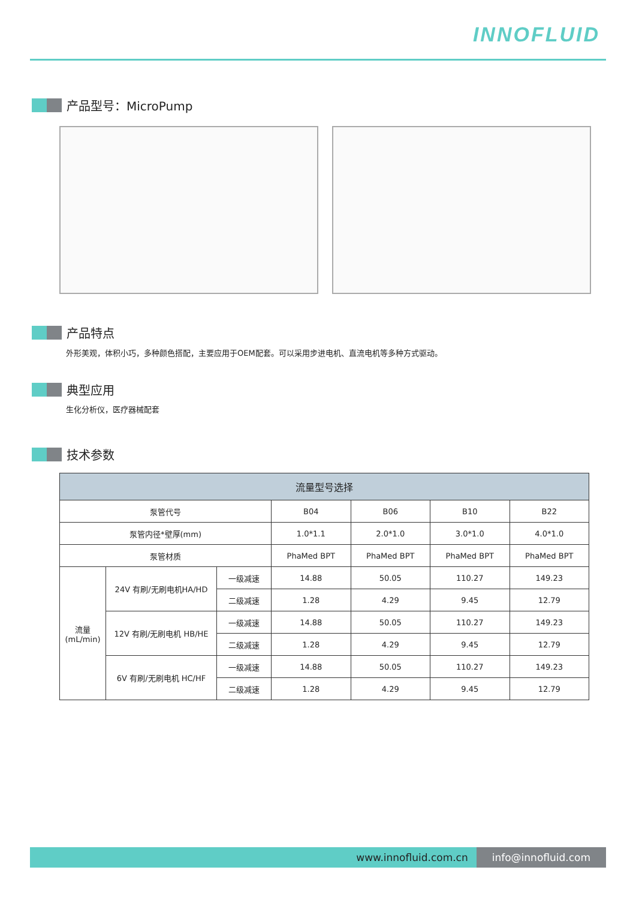INNOFLUID
产品型号：MicroPump
产品特点
外形美观，体积小巧，多种颜色搭配，主要应用于OEM配套。可以采用步进电机、直流电机等多种方式驱动。
典型应用
生化分析仪，医疗器械配套
技术参数
| 流量型号选择 | | | | | | |
| --- | --- | --- | --- | --- | --- | --- |
| 泵管代号 | | | B04 | B06 | B10 | B22 |
| 泵管内径*壁厚(mm) | | | 1.0*1.1 | 2.0*1.0 | 3.0*1.0 | 4.0*1.0 |
| 泵管材质 | | | PhaMed BPT | PhaMed BPT | PhaMed BPT | PhaMed BPT |
| 流量 (mL/min) | 24V 有刷/无刷电机HA/HD | 一级减速 | 14.88 | 50.05 | 110.27 | 149.23 |
| | | 二级减速 | 1.28 | 4.29 | 9.45 | 12.79 |
| | 12V 有刷/无刷电机 HB/HE | 一级减速 | 14.88 | 50.05 | 110.27 | 149.23 |
| | | 二级减速 | 1.28 | 4.29 | 9.45 | 12.79 |
| | 6V 有刷/无刷电机 HC/HF | 一级减速 | 14.88 | 50.05 | 110.27 | 149.23 |
| | | 二级减速 | 1.28 | 4.29 | 9.45 | 12.79 |
www.innofluid.com.cn info@innofluid.com